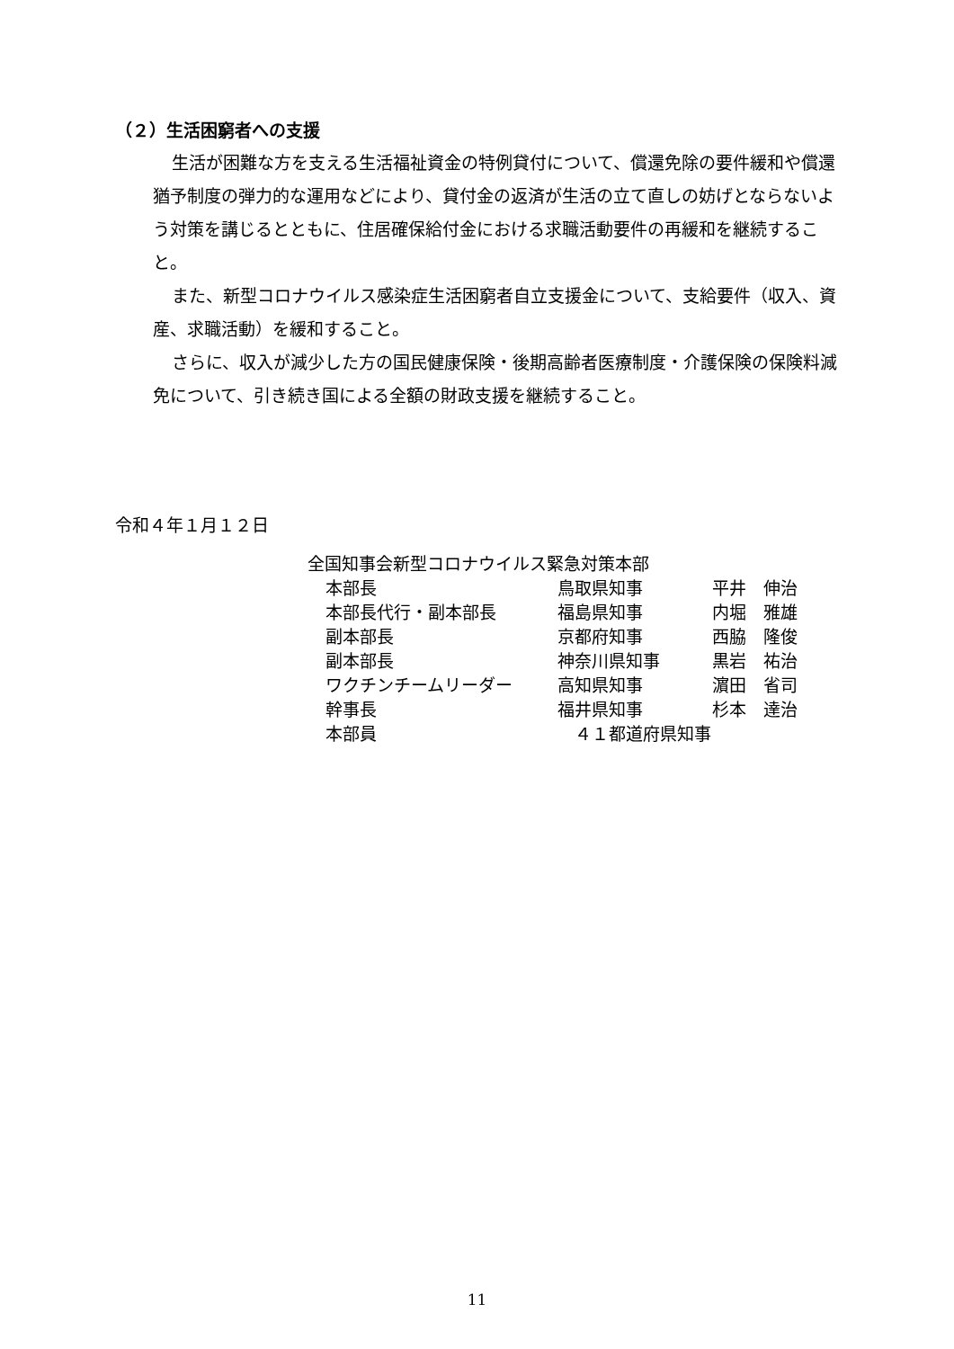（２）生活困窮者への支援
生活が困難な方を支える生活福祉資金の特例貸付について、償還免除の要件緩和や償還猶予制度の弾力的な運用などにより、貸付金の返済が生活の立て直しの妨げとならないよう対策を講じるとともに、住居確保給付金における求職活動要件の再緩和を継続すること。
また、新型コロナウイルス感染症生活困窮者自立支援金について、支給要件（収入、資産、求職活動）を緩和すること。
さらに、収入が減少した方の国民健康保険・後期高齢者医療制度・介護保険の保険料減免について、引き続き国による全額の財政支援を継続すること。
令和４年１月１２日
全国知事会新型コロナウイルス緊急対策本部
| 本部長 | 鳥取県知事 | 平井 伸治 |
| 本部長代行・副本部長 | 福島県知事 | 内堀 雅雄 |
| 副本部長 | 京都府知事 | 西脇 隆俊 |
| 副本部長 | 神奈川県知事 | 黒岩 祐治 |
| ワクチンチームリーダー | 高知県知事 | 濵田 省司 |
| 幹事長 | 福井県知事 | 杉本 達治 |
| 本部員 | ４１都道府県知事 | |
11